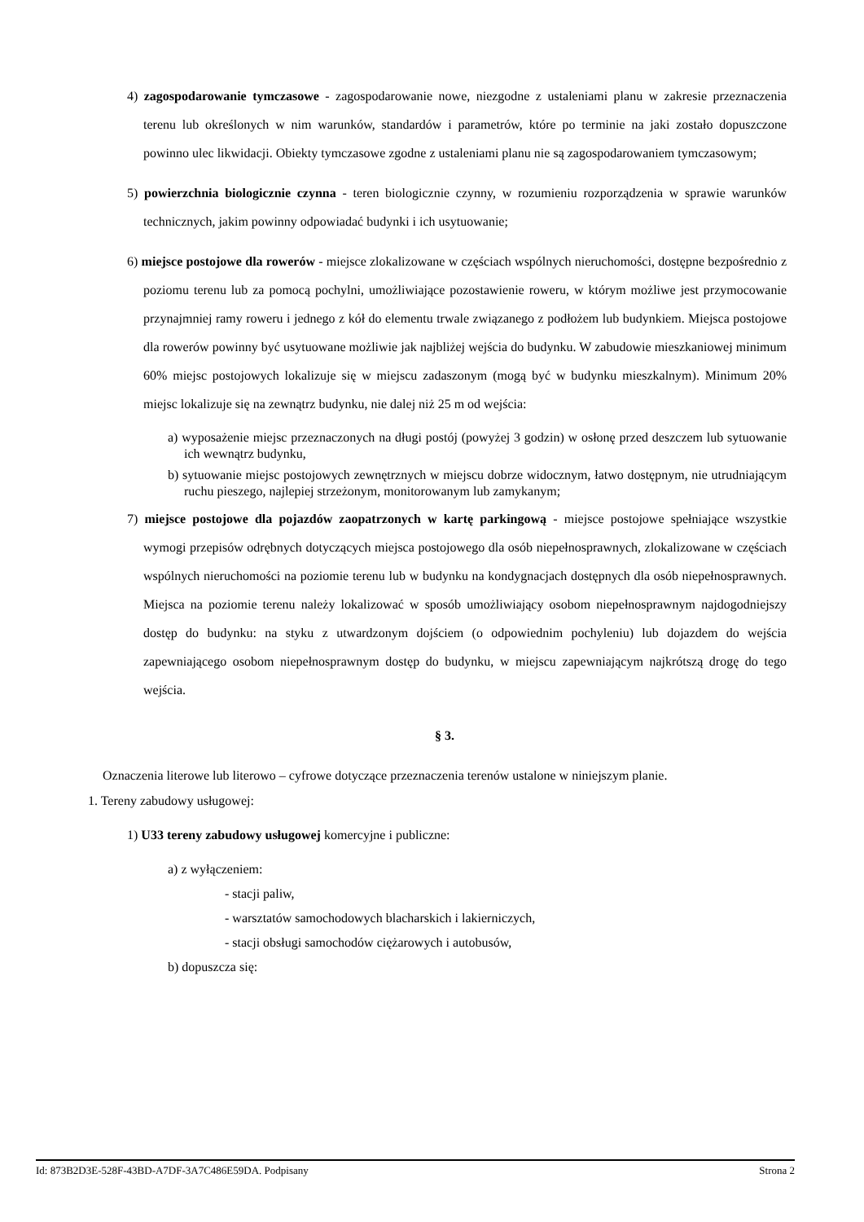4) zagospodarowanie tymczasowe - zagospodarowanie nowe, niezgodne z ustaleniami planu w zakresie przeznaczenia terenu lub określonych w nim warunków, standardów i parametrów, które po terminie na jaki zostało dopuszczone powinno ulec likwidacji. Obiekty tymczasowe zgodne z ustaleniami planu nie są zagospodarowaniem tymczasowym;
5) powierzchnia biologicznie czynna - teren biologicznie czynny, w rozumieniu rozporządzenia w sprawie warunków technicznych, jakim powinny odpowiadać budynki i ich usytuowanie;
6) miejsce postojowe dla rowerów - miejsce zlokalizowane w częściach wspólnych nieruchomości, dostępne bezpośrednio z poziomu terenu lub za pomocą pochylni, umożliwiające pozostawienie roweru, w którym możliwe jest przymocowanie przynajmniej ramy roweru i jednego z kół do elementu trwale związanego z podłożem lub budynkiem. Miejsca postojowe dla rowerów powinny być usytuowane możliwie jak najbliżej wejścia do budynku. W zabudowie mieszkaniowej minimum 60% miejsc postojowych lokalizuje się w miejscu zadaszonym (mogą być w budynku mieszkalnym). Minimum 20% miejsc lokalizuje się na zewnątrz budynku, nie dalej niż 25 m od wejścia:
a) wyposażenie miejsc przeznaczonych na długi postój (powyżej 3 godzin) w osłonę przed deszczem lub sytuowanie ich wewnątrz budynku,
b) sytuowanie miejsc postojowych zewnętrznych w miejscu dobrze widocznym, łatwo dostępnym, nie utrudniającym ruchu pieszego, najlepiej strzeżonym, monitorowanym lub zamykanym;
7) miejsce postojowe dla pojazdów zaopatrzonych w kartę parkingową - miejsce postojowe spełniające wszystkie wymogi przepisów odrębnych dotyczących miejsca postojowego dla osób niepełnosprawnych, zlokalizowane w częściach wspólnych nieruchomości na poziomie terenu lub w budynku na kondygnacjach dostępnych dla osób niepełnosprawnych. Miejsca na poziomie terenu należy lokalizować w sposób umożliwiający osobom niepełnosprawnym najdogodniejszy dostęp do budynku: na styku z utwardzonym dojściem (o odpowiednim pochyleniu) lub dojazdem do wejścia zapewniającego osobom niepełnosprawnym dostęp do budynku, w miejscu zapewniającym najkrótszą drogę do tego wejścia.
§ 3.
Oznaczenia literowe lub literowo – cyfrowe dotyczące przeznaczenia terenów ustalone w niniejszym planie.
1. Tereny zabudowy usługowej:
1) U33 tereny zabudowy usługowej komercyjne i publiczne:
a) z wyłączeniem:
- stacji paliw,
- warsztatów samochodowych blacharskich i lakierniczych,
- stacji obsługi samochodów ciężarowych i autobusów,
b) dopuszcza się:
Id: 873B2D3E-528F-43BD-A7DF-3A7C486E59DA. Podpisany Strona 2